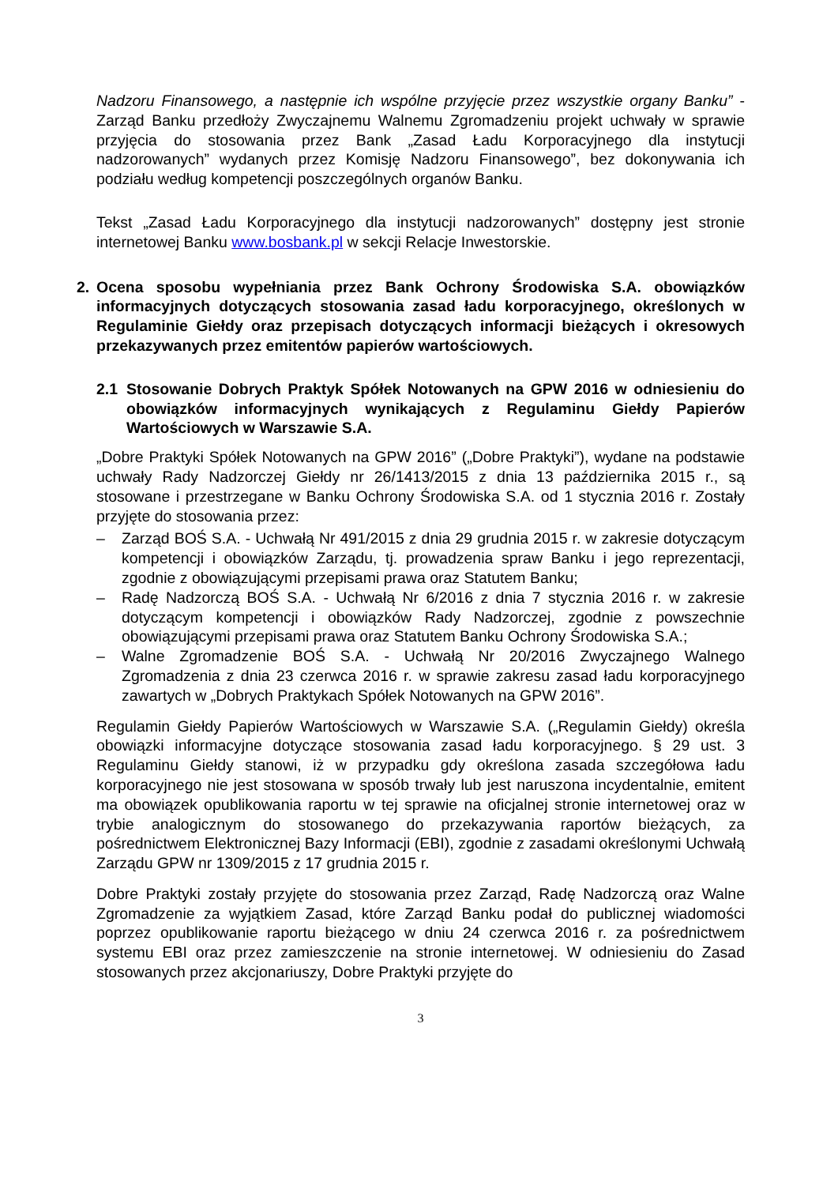Nadzoru Finansowego, a następnie ich wspólne przyjęcie przez wszystkie organy Banku” - Zarząd Banku przedłoży Zwyczajnemu Walnemu Zgromadzeniu projekt uchwały w sprawie przyjęcia do stosowania przez Bank „Zasad Ładu Korporacyjnego dla instytucji nadzorowanych” wydanych przez Komisję Nadzoru Finansowego”, bez dokonywania ich podziału według kompetencji poszczególnych organów Banku.
Tekst „Zasad Ładu Korporacyjnego dla instytucji nadzorowanych” dostępny jest stronie internetowej Banku www.bosbank.pl w sekcji Relacje Inwestorskie.
2. Ocena sposobu wypełniania przez Bank Ochrony Środowiska S.A. obowiązków informacyjnych dotyczących stosowania zasad ładu korporacyjnego, określonych w Regulaminie Giełdy oraz przepisach dotyczących informacji bieżących i okresowych przekazywanych przez emitentów papierów wartościowych.
2.1 Stosowanie Dobrych Praktyk Spółek Notowanych na GPW 2016 w odniesieniu do obowiązków informacyjnych wynikających z Regulaminu Giełdy Papierów Wartościowych w Warszawie S.A.
„Dobre Praktyki Spółek Notowanych na GPW 2016” („Dobre Praktyki”), wydane na podstawie uchwały Rady Nadzorczej Giełdy nr 26/1413/2015 z dnia 13 października 2015 r., są stosowane i przestrzegane w Banku Ochrony Środowiska S.A. od 1 stycznia 2016 r. Zostały przyjęte do stosowania przez:
– Zarząd BOŚ S.A. - Uchwałą Nr 491/2015 z dnia 29 grudnia 2015 r. w zakresie dotyczącym kompetencji i obowiązków Zarządu, tj. prowadzenia spraw Banku i jego reprezentacji, zgodnie z obowiązującymi przepisami prawa oraz Statutem Banku;
– Radę Nadzorczą BOŚ S.A. - Uchwałą Nr 6/2016 z dnia 7 stycznia 2016 r. w zakresie dotyczącym kompetencji i obowiązków Rady Nadzorczej, zgodnie z powszechnie obowiązującymi przepisami prawa oraz Statutem Banku Ochrony Środowiska S.A.;
– Walne Zgromadzenie BOŚ S.A. - Uchwałą Nr 20/2016 Zwyczajnego Walnego Zgromadzenia z dnia 23 czerwca 2016 r. w sprawie zakresu zasad ładu korporacyjnego zawartych w „Dobrych Praktykach Spółek Notowanych na GPW 2016”.
Regulamin Giełdy Papierów Wartościowych w Warszawie S.A. („Regulamin Giełdy) określa obowiązki informacyjne dotyczące stosowania zasad ładu korporacyjnego. § 29 ust. 3 Regulaminu Giełdy stanowi, iż w przypadku gdy określona zasada szczegółowa ładu korporacyjnego nie jest stosowana w sposób trwały lub jest naruszona incydentalnie, emitent ma obowiązek opublikowania raportu w tej sprawie na oficjalnej stronie internetowej oraz w trybie analogicznym do stosowanego do przekazywania raportów bieżących, za pośrednictwem Elektronicznej Bazy Informacji (EBI), zgodnie z zasadami określonymi Uchwałą Zarządu GPW nr 1309/2015 z 17 grudnia 2015 r.
Dobre Praktyki zostały przyjęte do stosowania przez Zarząd, Radę Nadzorczą oraz Walne Zgromadzenie za wyjątkiem Zasad, które Zarząd Banku podał do publicznej wiadomości poprzez opublikowanie raportu bieżącego w dniu 24 czerwca 2016 r. za pośrednictwem systemu EBI oraz przez zamieszczenie na stronie internetowej. W odniesieniu do Zasad stosowanych przez akcjonariuszy, Dobre Praktyki przyjęte do
3